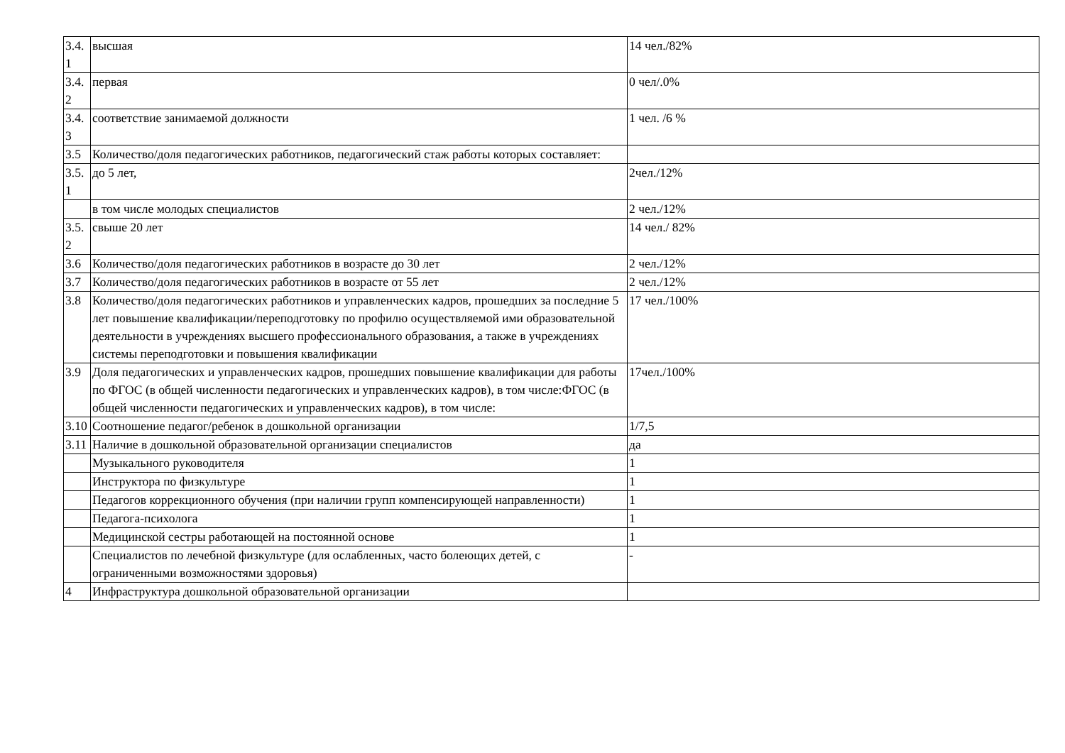| 3.4.1 | высшая | 14 чел./82% |
| 3.4.2 | первая | 0 чел/.0% |
| 3.4.3 | соответствие занимаемой должности | 1 чел. /6 % |
| 3.5 | Количество/доля педагогических работников, педагогический стаж работы которых составляет: | |
| 3.5.1 | до 5 лет, | 2чел./12% |
| | в том числе молодых специалистов | 2 чел./12% |
| 3.5.2 | свыше 20 лет | 14 чел./ 82% |
| 3.6 | Количество/доля педагогических работников в возрасте до 30 лет | 2 чел./12% |
| 3.7 | Количество/доля педагогических работников в возрасте от 55 лет | 2 чел./12% |
| 3.8 | Количество/доля педагогических работников и управленческих кадров, прошедших за последние 5 лет повышение квалификации/переподготовку по профилю осуществляемой ими образовательной деятельности в учреждениях высшего профессионального образования, а также в учреждениях системы переподготовки и повышения квалификации | 17 чел./100% |
| 3.9 | Доля педагогических и управленческих кадров, прошедших повышение квалификации для работы по ФГОС (в общей численности педагогических и управленческих кадров), в том числе:ФГОС (в общей численности педагогических и управленческих кадров), в том числе: | 17чел./100% |
| 3.10 | Соотношение педагог/ребенок в дошкольной организации | 1/7,5 |
| 3.11 | Наличие в дошкольной образовательной организации специалистов | да |
| | Музыкального руководителя | 1 |
| | Инструктора по физкультуре | 1 |
| | Педагогов коррекционного обучения (при наличии групп компенсирующей направленности) | 1 |
| | Педагога-психолога | 1 |
| | Медицинской сестры работающей на постоянной основе | 1 |
| | Специалистов по лечебной физкультуре (для ослабленных, часто болеющих детей, с ограниченными возможностями здоровья) | - |
| 4 | Инфраструктура дошкольной образовательной организации | |